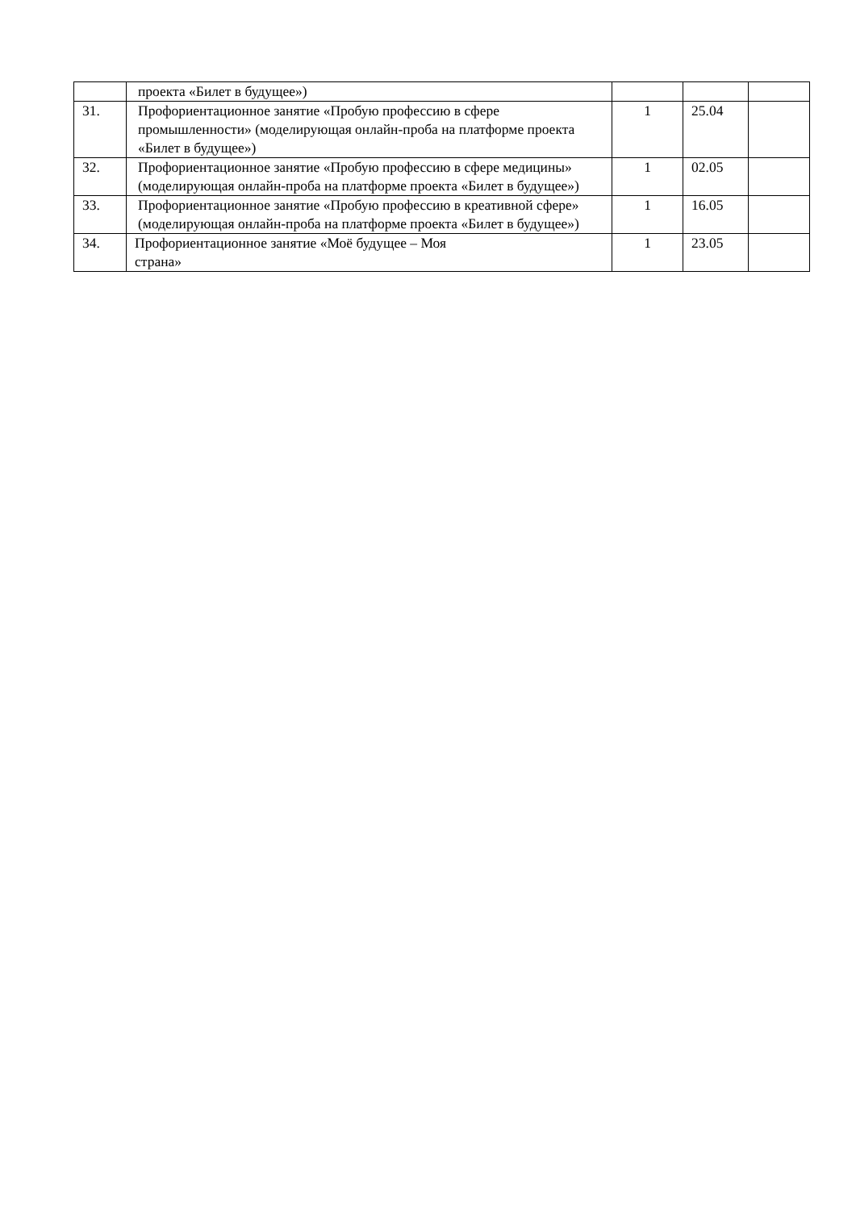| | проекта «Билет в будущее») | | | |
| 31. | Профориентационное занятие «Пробую профессию в сфере промышленности» (моделирующая онлайн-проба на платформе проекта «Билет в будущее») | 1 | 25.04 | |
| 32. | Профориентационное занятие «Пробую профессию в сфере медицины» (моделирующая онлайн-проба на платформе проекта «Билет в будущее») | 1 | 02.05 | |
| 33. | Профориентационное занятие «Пробую профессию в креативной сфере» (моделирующая онлайн-проба на платформе проекта «Билет в будущее») | 1 | 16.05 | |
| 34. | Профориентационное занятие «Моё будущее – Моя страна» | 1 | 23.05 | |